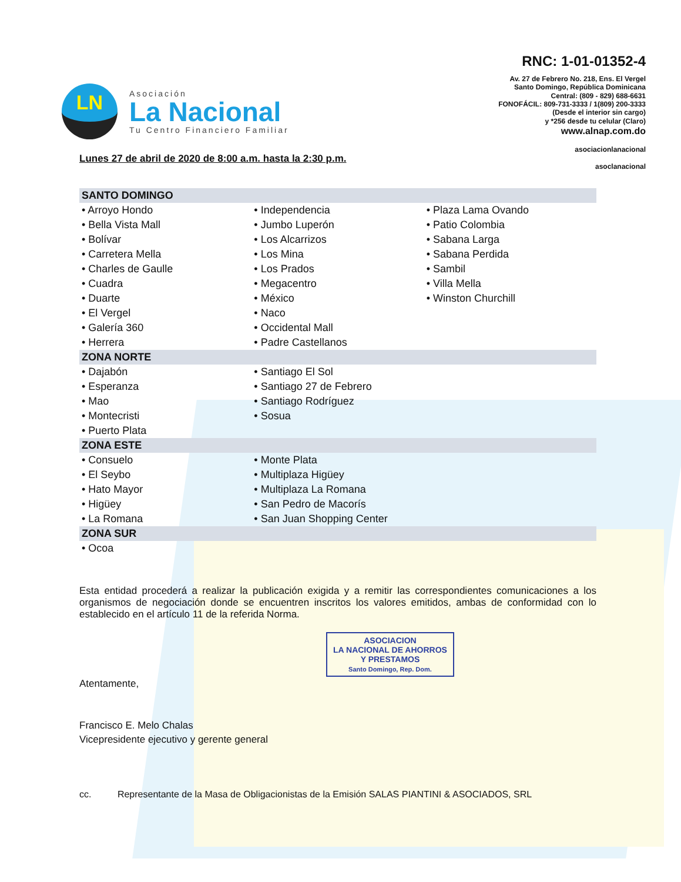LN
Asociación
La Nacional
Tu Centro Financiero Familiar
RNC: 1-01-01352-4
Av. 27 de Febrero No. 218, Ens. El Vergel
Santo Domingo, República Dominicana
Central: (809 - 829) 688-6631
FONOFÁCIL: 809-731-3333 / 1(809) 200-3333
(Desde el interior sin cargo)
y *256 desde tu celular (Claro)
www.alnap.com.do
asociacionlanacional
asoclanacional
Lunes 27 de abril de 2020 de 8:00 a.m. hasta la 2:30 p.m.
| SANTO DOMINGO | | |
| --- | --- | --- |
| • Arroyo Hondo | • Independencia | • Plaza Lama Ovando |
| • Bella Vista Mall | • Jumbo Luperón | • Patio Colombia |
| • Bolívar | • Los Alcarrizos | • Sabana Larga |
| • Carretera Mella | • Los Mina | • Sabana Perdida |
| • Charles de Gaulle | • Los Prados | • Sambil |
| • Cuadra | • Megacentro | • Villa Mella |
| • Duarte | • México | • Winston Churchill |
| • El Vergel | • Naco | |
| • Galería 360 | • Occidental Mall | |
| • Herrera | • Padre Castellanos | |
| ZONA NORTE | | |
| • Dajabón | • Santiago El Sol | |
| • Esperanza | • Santiago 27 de Febrero | |
| • Mao | • Santiago Rodríguez | |
| • Montecristi | • Sosua | |
| • Puerto Plata | | |
| ZONA ESTE | | |
| • Consuelo | • Monte Plata | |
| • El Seybo | • Multiplaza Higüey | |
| • Hato Mayor | • Multiplaza La Romana | |
| • Higüey | • San Pedro de Macorís | |
| • La Romana | • San Juan Shopping Center | |
| ZONA SUR | | |
| • Ocoa | | |
Esta entidad procederá a realizar la publicación exigida y a remitir las correspondientes comunicaciones a los organismos de negociación donde se encuentren inscritos los valores emitidos, ambas de conformidad con lo establecido en el artículo 11 de la referida Norma.
ASOCIACION
LA NACIONAL DE AHORROS
Y PRESTAMOS
Santo Domingo, Rep. Dom.
Atentamente,
Francisco E. Melo Chalas
Vicepresidente ejecutivo y gerente general
cc. Representante de la Masa de Obligacionistas de la Emisión SALAS PIANTINI & ASOCIADOS, SRL